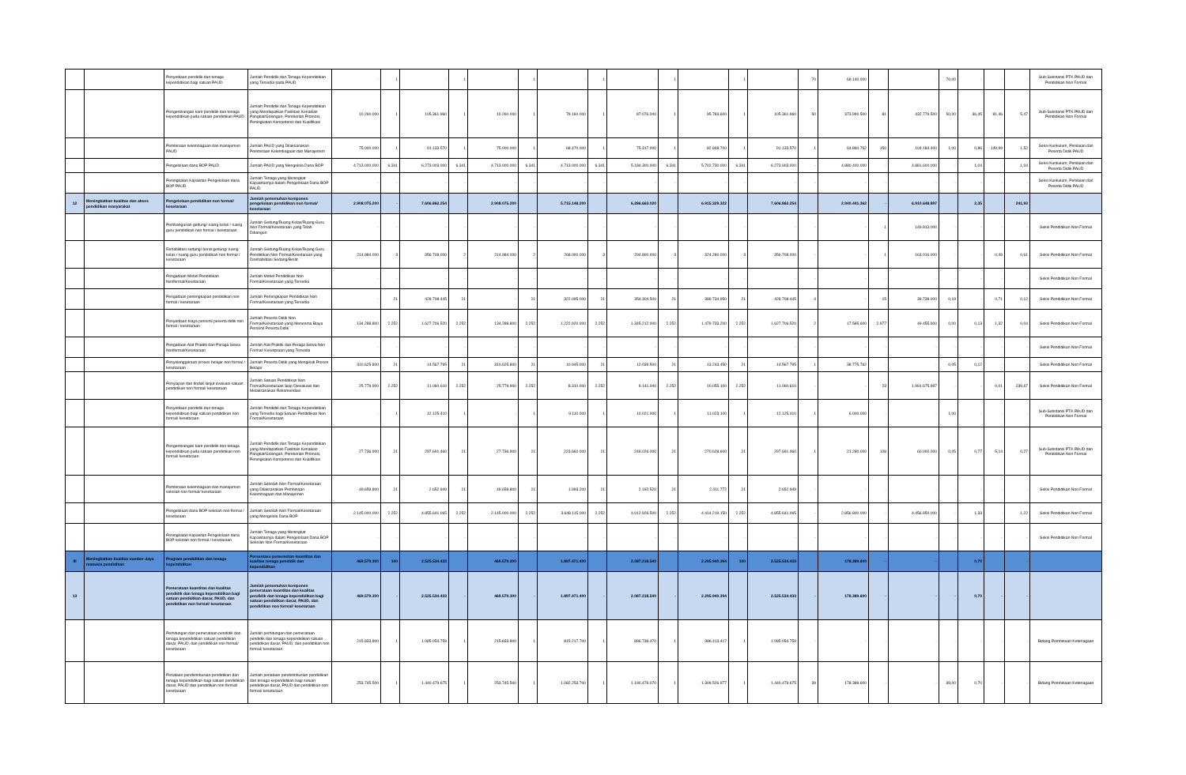| | | Penyediaan pendidik dan tenaga kependidikan bagi satuan PAUD | Jumlah Pendidik dan Tenaga Kependidikan yang Tersedia pada PAUD | - | 1 | - | 1 | - | 1 | - | 1 | - | 1 | - | 1 | - | 70 | 69.140.000 | - | - | 70,00 | - | - | - | Sub-Substansi PTK PAUD dan Pendidikan Non Formal |
| | | Pengembangan karir pendidik dan tenaga kependidikan pada satuan pendidikan PAUD | Jumlah Pendidik dan Tenaga Kependidikan yang Mendapatkan Fasilitasi Kenaikan Pangkat/Golongan, Pemberian Promosi, Peningkatan Kompetensi dan Kualifikasi | 10.260.000 | 1 | 105.361.960 | 1 | 10.260.000 | 1 | 79.160.000 | 1 | 87.076.000 | 1 | 95.783.600 | 1 | 105.361.960 | 50 | 373.990.500 | 81 | 432.779.500 | 50,00 | 36,45 | 81,46 | 5,47 | Sub-Substansi PTK PAUD dan Pendidikan Non Formal |
| | | Pembinaan kelembagaan dan manajemen PAUD | Jumlah PAUD yang Dilaksanakan Pembinaan Kelembagaan dan Manajemen | 75.000.000 | 1 | 91.133.570 | 1 | 75.000.000 | 1 | 68.470.000 | 1 | 75.317.000 | 1 | 82.848.700 | 1 | 91.133.570 | 1 | 64.860.762 | 150 | 104.184.400 | 1,00 | 0,86 | 149,99 | 1,52 | Seksi Kurikulum, Penilaian dan Peserta Didik PAUD |
| | | Pengelolaan dana BOP PAUD | Jumlah PAUD yang Mengelola Dana BOP | 4.713.000.000 | 6.341 | 6.273.003.000 | 6.341 | 4.713.000.000 | 6.341 | 4.713.000.000 | 6.341 | 5.184.300.000 | 6.341 | 5.702.730.000 | 6.341 | 6.273.003.000 | - | 4.880.400.000 | - | 4.881.600.000 | - | 1,04 | - | 1,04 | Seksi Kurikulum, Penilaian dan Peserta Didik PAUD |
| | | Peningkatan Kapasitas Pengelolaan dana BOP PAUD | Jumlah Tenaga yang Meningkat Kapasitasnya dalam Pengelolaan Dana BOP PAUD | - | - | - | - | - | - | - | - | - | - | - | - | - | - | - | - | - | - | - | - | - | Seksi Kurikulum, Penilaian dan Peserta Didik PAUD |
| 12 | Meningkatkan kualitas dan akses pendidikan masyarakat | Pengelolaan pendidikan non formal/ kesetaraan | Jumlah pemenuhan komponen pengelolaan pendidikan non formal/ kesetaraan | 2.908.075.200 | - | 7.606.862.254 | | 2.908.075.200 | | 5.715.148.200 | | 6.286.663.020 | | 6.915.329.322 | | 7.606.862.254 | | 2.940.441.362 | - | 6.910.648.897 | | 2,35 | | 241,93 | |
| | | Pembangunan gedung/ ruang kelas / ruang guru pendidikan non formal / kesetaraan | Jumlah Gedung/Ruang Kelas/Ruang Guru Non Formal/Kesetaraan yang Telah Dibangun | - | - | - | - | - | - | - | - | - | - | - | - | - | - | - | 1 | 149.813.000 | - | - | - | - | Seksi Pendidikan Non Formal |
| | | Rehabilitasi sedang/ berat gedung/ ruang kelas / ruang guru pendidikan non formal / kesetaraan | Jumlah Gedung/Ruang Kelas/Ruang Guru Pendidikan Non Formal/Kesetaraan yang Direhabilitasi Sedang/Berat | 214.984.000 | 3 | 356.708.000 | 2 | 214.984.000 | 2 | 268.000.000 | 3 | 294.800.000 | 3 | 324.280.000 | 3 | 356.708.000 | - | - | 1 | 163.016.000 | - | - | 0,49 | 0,61 | Seksi Pendidikan Non Formal |
| | | Pengadaan Mebel Pendidikan Nonformal/Kesetaraan | Jumlah Mebel Pendidikan Non Formal/Kesetaraan yang Tersedia | - | - | - | - | - | - | - | - | - | - | - | - | - | - | - | - | - | - | - | - | - | Seksi Pendidikan Non Formal |
| | | Pengadaan perlengkapan pendidikan non formal / kesetaraan | Jumlah Perlengkapan Pendidikan Non Formal/Kesetaraan yang Tersedia | - | 21 | 428.708.445 | 21 | - | 21 | 322.095.000 | 21 | 354.304.500 | 21 | 389.734.950 | 21 | 428.708.445 | 4 | - | 15 | 39.738.000 | 0,19 | - | 0,71 | 0,12 | Seksi Pendidikan Non Formal |
| | | Penyediaan biaya personil peserta didik non formal / kesetaraan | Jumlah Peserta Didik Non Formal/Kesetaraan yang Menerima Biaya Personil Peserta Didik | 134.288.800 | 2.252 | 1.627.706.520 | 2.252 | 134.288.800 | 2.252 | 1.222.920.000 | 2.252 | 1.345.212.000 | 2.252 | 1.479.733.200 | 2.252 | 1.627.706.520 | 2 | 17.585.600 | 2.977 | 49.455.900 | 0,00 | 0,13 | 1,32 | 0,04 | Seksi Pendidikan Non Formal |
| | | Pengadaan Alat Praktik dan Peraga Siswa Nonformal/Kesetaraan | Jumlah Alat Praktik dan Peraga Siswa Non Formal/ Kesetaraan yang Tersedia | - | - | - | - | - | - | - | - | - | - | - | - | - | - | - | - | - | - | - | - | - | Seksi Pendidikan Non Formal |
| | | Penyelenggaraan proses belajar non formal / kesetaraan | Jumlah Peserta Didik yang Mengikuti Proses Belajar | 310.625.800 | 21 | 14.567.795 | 21 | 310.625.800 | 21 | 10.945.000 | 21 | 12.039.500 | 21 | 13.243.450 | 21 | 14.567.795 | 1 | 38.775.762 | - | - | 0,05 | 0,12 | - | - | Seksi Pendidikan Non Formal |
| | | Penyiapan dan tindak lanjut evaluasi satuan pendidikan non formal/ kesetaraan | Jumlah Satuan Pendidikan Non Formal/Kesetaraan Siap Dievaluasi dan Melaksanakan Rekomendasi | 25.779.900 | 2.252 | 11.060.610 | 2.252 | 25.779.900 | 2.252 | 8.310.000 | 2.252 | 9.141.000 | 2.252 | 10.055.100 | 2.252 | 11.060.610 | - | - | 23 | 1.991.675.997 | - | - | 0,01 | 239,67 | Seksi Pendidikan Non Formal |
| | | Penyediaan pendidik dan tenaga kependidikan bagi satuan pendidikan non formal/ kesetaraan | Jumlah Pendidik dan Tenaga Kependidikan yang Tersedia bagi Satuan Pendidikan Non Formal/Kesetaraan | - | 1 | 12.125.410 | 1 | - | 1 | 9.110.000 | 1 | 10.021.000 | 1 | 11.023.100 | 1 | 12.125.410 | 1 | 6.000.000 | - | - | 1,00 | - | - | - | Sub-Substansi PTK PAUD dan Pendidikan Non Formal |
| | | Pengembangan karir pendidik dan tenaga kependidikan pada satuan pendidikan non formal/ kesetaraan | Jumlah Pendidik dan Tenaga Kependidikan yang Mendapatkan Fasilitasi Kenaikan Pangkat/Golongan, Pemberian Promosi, Peningkatan Kompetensi dan Kualifikasi | 27.736.900 | 21 | 297.691.460 | 21 | 27.736.900 | 21 | 223.660.000 | 21 | 246.026.000 | 21 | 270.628.600 | 21 | 297.691.460 | 1 | 21.280.000 | 108 | 60.000.000 | 0,05 | 0,77 | 5,14 | 0,27 | Sub-Substansi PTK PAUD dan Pendidikan Non Formal |
| | | Pembinaan kelembagaan dan manajemen sekolah non formal/ kesetaraan | Jumlah Sekolah Non Formal/Kesetaraan yang Dilaksanakan Pembinaan Kelembagaan dan Manajemen | 49.659.800 | 21 | 2.652.949 | 21 | 49.659.800 | 21 | 1.993.200 | 21 | 2.192.520 | 21 | 2.411.772 | 21 | 2.652.949 | - | - | - | - | - | - | - | - | Seksi Pendidikan Non Formal |
| | | Pengelolaan dana BOP sekolah non formal / kesetaraan | Jumlah Sekolah Non Formal/Kesetaraan yang Mengelola Dana BOP | 2.145.000.000 | 2.252 | 4.855.641.065 | 2.252 | 2.145.000.000 | 2.252 | 3.648.115.000 | 2.252 | 4.012.926.500 | 2.252 | 4.414.219.150 | 2.252 | 4.855.641.065 | - | 2.856.800.000 | - | 4.456.950.000 | - | 1,33 | - | 1,22 | Seksi Pendidikan Non Formal |
| | | Peningkatan Kapasitas Pengelolaan dana BOP sekolah non formal / kesetaraan | Jumlah Tenaga yang Meningkat Kapasitasnya dalam Pengelolaan Dana BOP Sekolah Non Formal/Kesetaraan | - | - | - | - | - | - | - | - | - | - | - | - | - | - | - | - | - | - | - | - | - | Seksi Pendidikan Non Formal |
| III | Meningkatkan kualitas sumber daya manusia pendidikan | Program pendidikan dan tenaga kependidikan | Persentase pemenuhan kuantitas dan kualitas tenaga pendidik dan kependidikan | 469.579.300 | 100 | 2.525.534.433 | | 469.579.300 | | 1.897.471.400 | | 2.087.218.540 | | 2.295.940.394 | 100 | 2.525.534.433 | | 178.389.600 | - | - | | 0,70 | | - | |
| 13 | | Pemerataan kuantitas dan kualitas pendidik dan tenaga kependidikan bagi satuan pendidikan dasar, PAUD, dan pendidikan non formal/ kesetaraan | Jumlah pemenuhan komponen pemerataan kuantitas dan kualitas pendidik dan tenaga kependidikan bagi satuan pendidikan dasar, PAUD, dan pendidikan non formal/ kesetaraan | 469.579.300 | - | 2.525.534.433 | - | 469.579.300 | - | 1.897.471.400 | - | 2.087.218.540 | - | 2.295.940.394 | | 2.525.534.433 | - | 178.389.600 | - | - | - | 0,70 | - | - | |
| | | Perhitungan dan pemerataan pendidik dan tenaga kependidikan satuan pendidikan dasar, PAUD, dan pendidikan non formal/ kesetaraan | Jumlah perhitungan dan pemerataan pendidik dan tenaga kependidikan satuan pendidikan dasar, PAUD, dan pendidikan non formal/ kesetaraan | 215.833.800 | 1 | 1.085.054.759 | 1 | 215.833.800 | 1 | 815.217.700 | 1 | 896.739.470 | 1 | 986.413.417 | 1 | 1.085.054.759 | - | - | - | - | - | - | - | - | Bidang Pembinaan Ketenagaan |
| | | Penataan pendistribusian pendidikan dan tenaga kependidikan bagi satuan pendidikan dasar, PAUD dan pendidikan non formal/ kesetaraan | Jumlah penataan pendistribusian pendidikan dan tenaga kependidikan bagi satuan pendidikan dasar, PAUD dan pendidikan non formal/ kesetaraan | 253.745.500 | 1 | 1.440.479.675 | 1 | 253.745.500 | 1 | 1.082.253.700 | 1 | 1.190.479.070 | 1 | 1.309.526.977 | 1 | 1.440.479.675 | 39 | 178.389.600 | - | - | 39,00 | 0,70 | - | - | Bidang Pembinaan Ketenagaan |